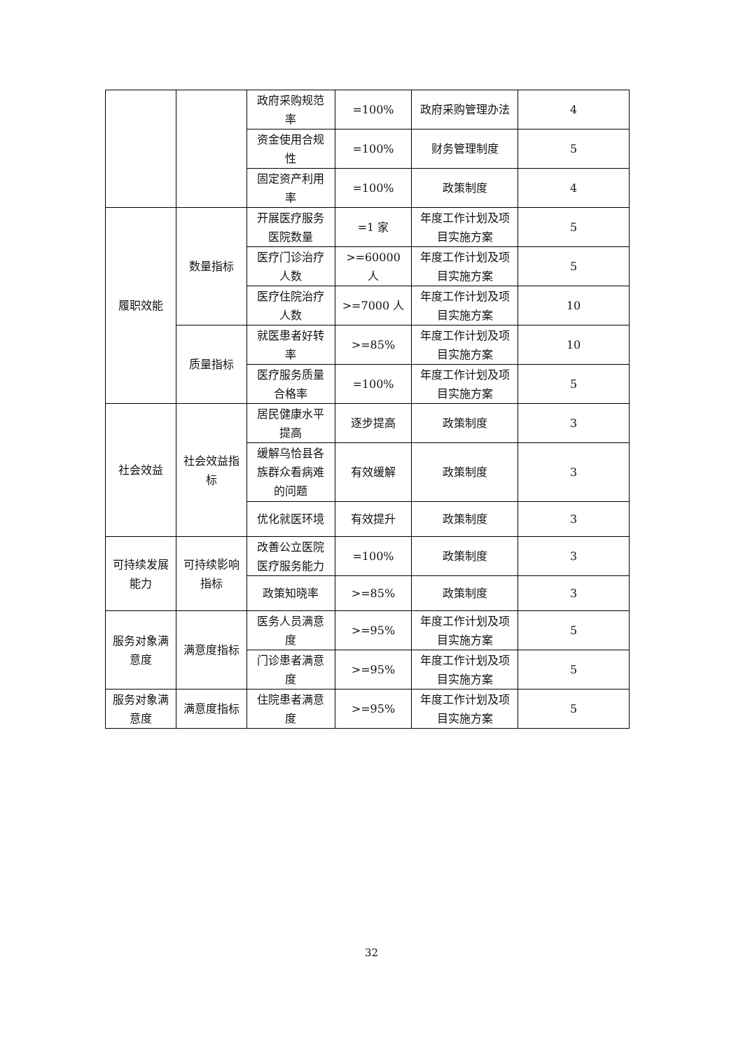| | | 政府采购规范率 | =100% | 政府采购管理办法 | 4 |
| | | 资金使用合规性 | =100% | 财务管理制度 | 5 |
| | | 固定资产利用率 | =100% | 政策制度 | 4 |
| 履职效能 | 数量指标 | 开展医疗服务医院数量 | =1 家 | 年度工作计划及项目实施方案 | 5 |
| | | 医疗门诊治疗人数 | >=60000 人 | 年度工作计划及项目实施方案 | 5 |
| | | 医疗住院治疗人数 | >=7000 人 | 年度工作计划及项目实施方案 | 10 |
| | 质量指标 | 就医患者好转率 | >=85% | 年度工作计划及项目实施方案 | 10 |
| | | 医疗服务质量合格率 | =100% | 年度工作计划及项目实施方案 | 5 |
| 社会效益 | 社会效益指标 | 居民健康水平提高 | 逐步提高 | 政策制度 | 3 |
| | | 缓解乌恰县各族群众看病难的问题 | 有效缓解 | 政策制度 | 3 |
| | | 优化就医环境 | 有效提升 | 政策制度 | 3 |
| 可持续发展能力 | 可持续影响指标 | 改善公立医院医疗服务能力 | =100% | 政策制度 | 3 |
| | | 政策知晓率 | >=85% | 政策制度 | 3 |
| 服务对象满意度 | 满意度指标 | 医务人员满意度 | >=95% | 年度工作计划及项目实施方案 | 5 |
| | | 门诊患者满意度 | >=95% | 年度工作计划及项目实施方案 | 5 |
| 服务对象满意度 | 满意度指标 | 住院患者满意度 | >=95% | 年度工作计划及项目实施方案 | 5 |
32